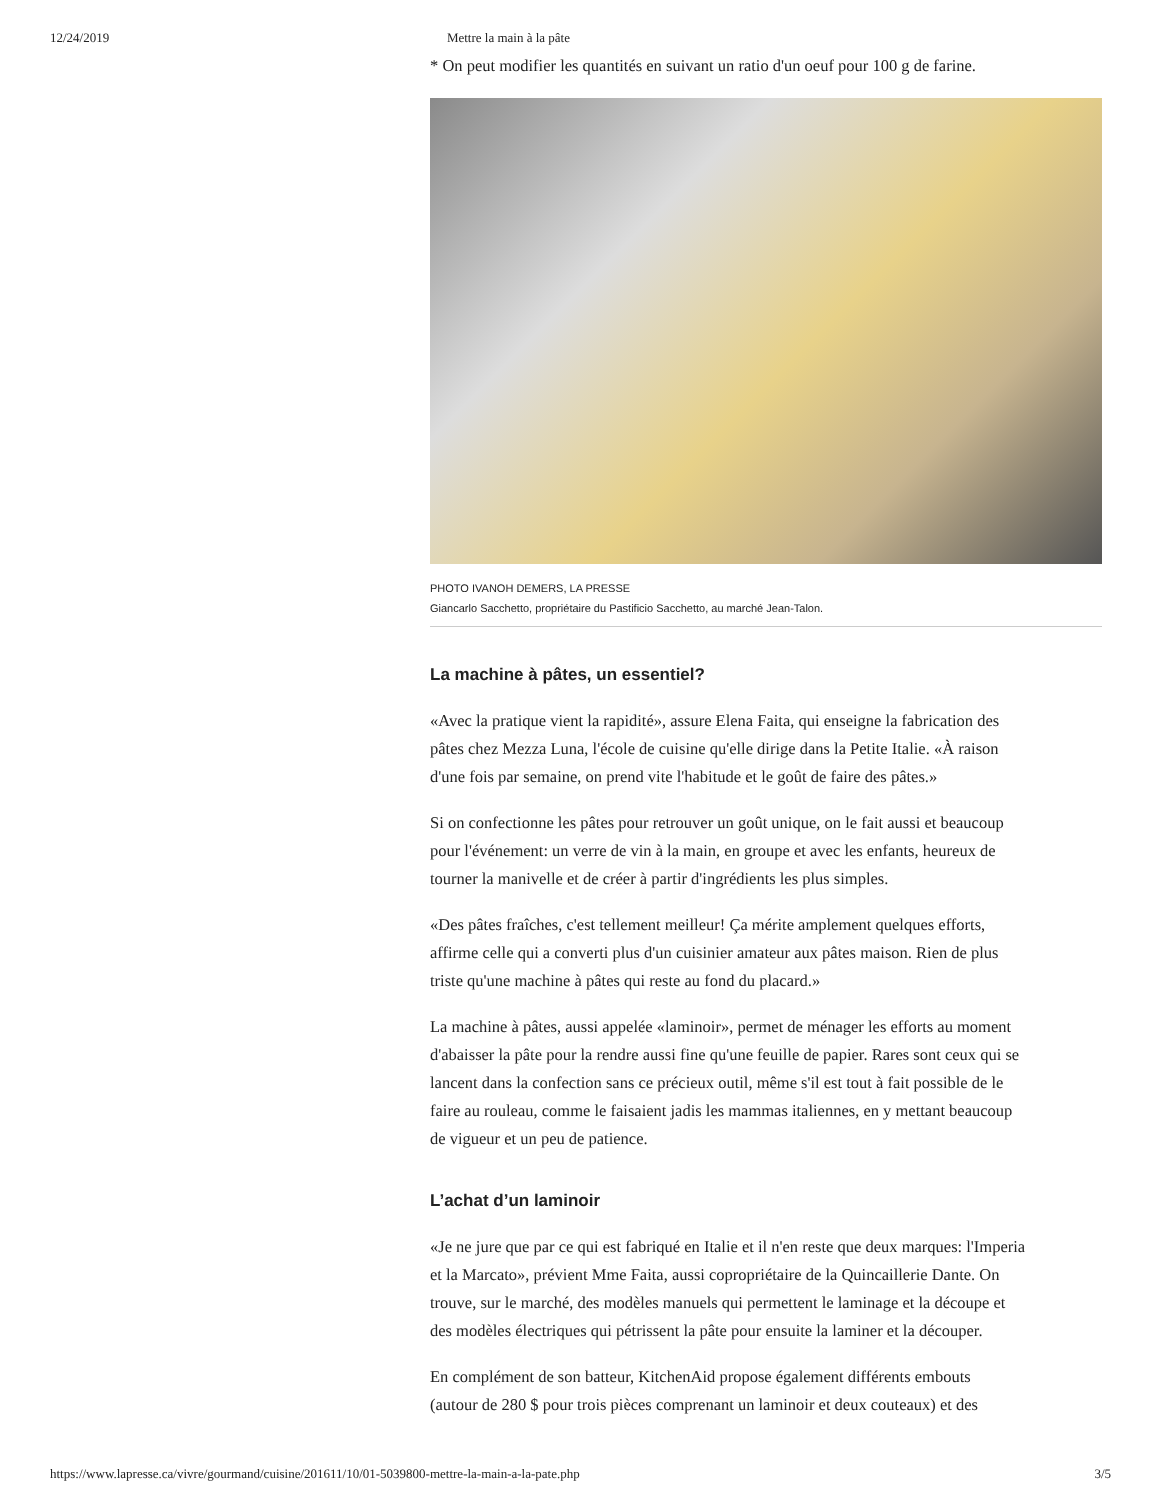12/24/2019 Mettre la main à la pâte
* On peut modifier les quantités en suivant un ratio d'un oeuf pour 100 g de farine.
PHOTO IVANOH DEMERS, LA PRESSE
Giancarlo Sacchetto, propriétaire du Pastificio Sacchetto, au marché Jean-Talon.
La machine à pâtes, un essentiel?
«Avec la pratique vient la rapidité», assure Elena Faita, qui enseigne la fabrication des
pâtes chez Mezza Luna, l'école de cuisine qu'elle dirige dans la Petite Italie. «À raison
d'une fois par semaine, on prend vite l'habitude et le goût de faire des pâtes.»
Si on confectionne les pâtes pour retrouver un goût unique, on le fait aussi et beaucoup
pour l'événement: un verre de vin à la main, en groupe et avec les enfants, heureux de
tourner la manivelle et de créer à partir d'ingrédients les plus simples.
«Des pâtes fraîches, c'est tellement meilleur! Ça mérite amplement quelques efforts,
affirme celle qui a converti plus d'un cuisinier amateur aux pâtes maison. Rien de plus
triste qu'une machine à pâtes qui reste au fond du placard.»
La machine à pâtes, aussi appelée «laminoir», permet de ménager les efforts au moment
d'abaisser la pâte pour la rendre aussi fine qu'une feuille de papier. Rares sont ceux qui se
lancent dans la confection sans ce précieux outil, même s'il est tout à fait possible de le
faire au rouleau, comme le faisaient jadis les mammas italiennes, en y mettant beaucoup
de vigueur et un peu de patience.
L’achat d’un laminoir
«Je ne jure que par ce qui est fabriqué en Italie et il n'en reste que deux marques: l'Imperia
et la Marcato», prévient Mme Faita, aussi copropriétaire de la Quincaillerie Dante. On
trouve, sur le marché, des modèles manuels qui permettent le laminage et la découpe et
des modèles électriques qui pétrissent la pâte pour ensuite la laminer et la découper.
En complément de son batteur, KitchenAid propose également différents embouts
(autour de 280 $ pour trois pièces comprenant un laminoir et deux couteaux) et des
https://www.lapresse.ca/vivre/gourmand/cuisine/201611/10/01-5039800-mettre-la-main-a-la-pate.php 3/5